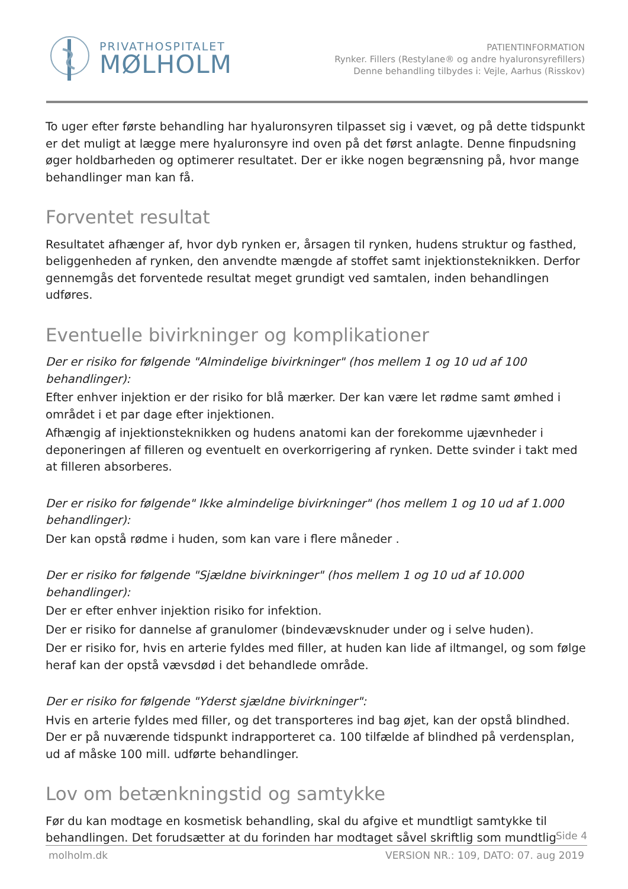PRIVATHOSPITALET
MØLHOLM
PATIENTINFORMATION
Rynker. Fillers (Restylane® og andre hyaluronsyrefillers)
Denne behandling tilbydes i: Vejle, Aarhus (Risskov)
To uger efter første behandling har hyaluronsyren tilpasset sig i vævet, og på dette tidspunkt er det muligt at lægge mere hyaluronsyre ind oven på det først anlagte. Denne finpudsning øger holdbarheden og optimerer resultatet. Der er ikke nogen begrænsning på, hvor mange behandlinger man kan få.
Forventet resultat
Resultatet afhænger af, hvor dyb rynken er, årsagen til rynken, hudens struktur og fasthed, beliggenheden af rynken, den anvendte mængde af stoffet samt injektionsteknikken. Derfor gennemgås det forventede resultat meget grundigt ved samtalen, inden behandlingen udføres.
Eventuelle bivirkninger og komplikationer
Der er risiko for følgende "Almindelige bivirkninger" (hos mellem 1 og 10 ud af 100 behandlinger):
Efter enhver injektion er der risiko for blå mærker. Der kan være let rødme samt ømhed i området i et par dage efter injektionen.
Afhængig af injektionsteknikken og hudens anatomi kan der forekomme ujævnheder i deponeringen af filleren og eventuelt en overkorrigering af rynken. Dette svinder i takt med at filleren absorberes.
Der er risiko for følgende" Ikke almindelige bivirkninger" (hos mellem 1 og 10 ud af 1.000 behandlinger):
Der kan opstå rødme i huden, som kan vare i flere måneder .
Der er risiko for følgende "Sjældne bivirkninger" (hos mellem 1 og 10 ud af 10.000 behandlinger):
Der er efter enhver injektion risiko for infektion.
Der er risiko for dannelse af granulomer (bindevævsknuder under og i selve huden).
Der er risiko for, hvis en arterie fyldes med filler, at huden kan lide af iltmangel, og som følge heraf kan der opstå vævsdød i det behandlede område.
Der er risiko for følgende "Yderst sjældne bivirkninger":
Hvis en arterie fyldes med filler, og det transporteres ind bag øjet, kan der opstå blindhed. Der er på nuværende tidspunkt indrapporteret ca. 100 tilfælde af blindhed på verdensplan, ud af måske 100 mill. udførte behandlinger.
Lov om betænkningstid og samtykke
Før du kan modtage en kosmetisk behandling, skal du afgive et mundtligt samtykke til behandlingen. Det forudsætter at du forinden har modtaget såvel skriftlig som mundtlig
Side 4
molholm.dk VERSION NR.: 109, DATO: 07. aug 2019